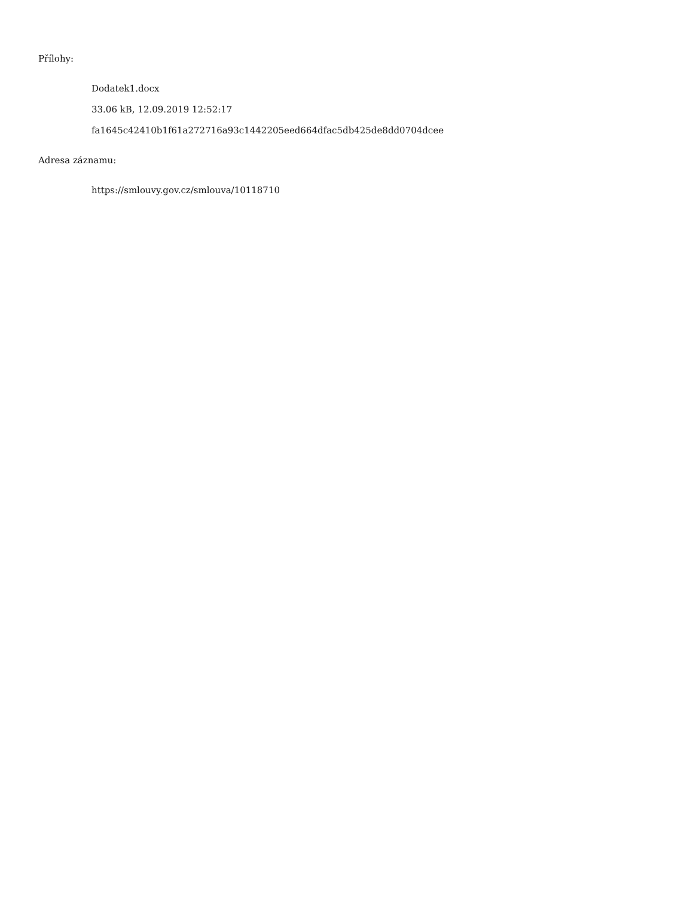Přílohy:
Dodatek1.docx
33.06 kB, 12.09.2019 12:52:17
fa1645c42410b1f61a272716a93c1442205eed664dfac5db425de8dd0704dcee
Adresa záznamu:
https://smlouvy.gov.cz/smlouva/10118710